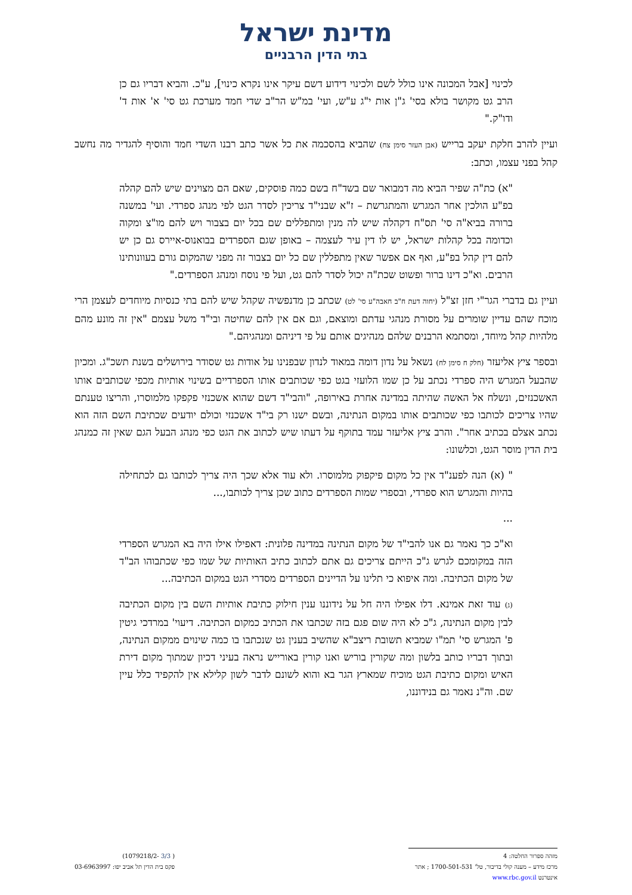מדינת ישראל
בתי הדין הרבניים
לכינוי [אבל המכונה אינו כולל לשם ולכינוי דידוע דשם עיקר אינו נקרא כינוי], ע"כ. והביא דבריו גם כן הרב גט מקושר בולא בסי' ג"ן אות י"ג ע"ש, ועי' במ"ש הר"ב שדי חמד מערכת גט סי' א' אות ד' ודו"ק."
ועיין להרב חלקת יעקב ברייש (אבן העזר סימן צח) שהביא בהסכמה את כל אשר כתב רבנו השדי חמד והוסיף להגדיר מה נחשב קהל בפני עצמו, וכתב:
"א) כת"ה שפיר הביא מה דמבואר שם בשד"ח בשם כמה פוסקים, שאם הם מצוינים שיש להם קהלה בפ"ע הולכין אחר המגרש והמתגרשת – ז"א שבני"ד צריכין לסדר הגט לפי מנהג ספרדי. ועי' במשנה ברורה בביא"ה סי' תס"ח דקהלה שיש לה מנין ומתפללים שם בכל יום בצבור ויש להם מו"צ ומקוה וכדומה בכל קהלות ישראל, יש לו דין עיר לעצמה – באופן שגם הספרדים בבואנוס-איירס גם כן יש להם דין קהל בפ"ע, ואף אם אפשר שאין מתפללין שם כל יום בצבור זה מפני שהמקום גורם בעוונותינו הרבים. וא"כ דינו ברור ופשוט שכת"ה יכול לסדר להם גט, ועל פי נוסח ומנהג הספרדים."
ועיין גם בדברי הגר"י חזן זצ"ל (יחוה דעת ח"ב חאבה"ע סי' לט) שכתב כן מדנפשיה שקהל שיש להם בתי כנסיות מיוחדים לעצמן הרי מוכח שהם עדיין שומרים על מסורת מנהגי עדתם ומוצאם, וגם אם אין להם שחיטה ובי"ד משל עצמם "אין זה מונע מהם מלהיות קהל מיוחד, ומסתמא הרבנים שלהם מנהיגים אותם על פי דיניהם ומנהגיהם."
ובספר ציץ אליעזר (חלק ח סימן לח) נשאל על נדון דומה במאוד לנדון שבפנינו על אודות גט שסודר בירושלים בשנת תשכ"ג. ומכיון שהבעל המגרש היה ספרדי נכתב על כן שמו הלועזי בגט כפי שכותבים אותו הספרדיים בשינוי אותיות מכפי שכותבים אותו האשכנזים, ונשלח אל האשה שהיתה במדינה אחרת באירופה, "והבי"ד דשם שהוא אשכנזי פקפקו מלמוסרו, והריצו טענתם שהיו צריכים לכותבו כפי שכותבים אותו במקום הנתינה, ובשם ישנו רק בי"ד אשכנזי וכולם יודעים שכתיבת השם הזה הוא נכתב אצלם בכתיב אחר". והרב ציץ אליעזר עמד בתוקף על דעתו שיש לכתוב את הגט כפי מנהג הבעל הגם שאין זה כמנהג בית הדין מוסר הגט, וכלשונו:
" (א) הנה לפענ"ד אין כל מקום פיקפוק מלמוסרו. ולא עוד אלא שכך היה צריך לכותבו גם לכתחילה בהיות והמגרש הוא ספרדי, ובספרי שמות הספרדים כתוב שכן צריך לכותבו,...
...
וא"כ כך נאמר גם אנו להבי"ד של מקום הנתינה במדינה פלונית: דאפילו אילו היה בא המגרש הספרדי הזה במקומכם לגרש ג"כ הייתם צריכים גם אתם לכתוב כתיב האותיות של שמו כפי שכתבוהו הב"ד של מקום הכתיבה. ומה איפוא כי תלינו על הדיינים הספרדים מסדרי הגט במקום הכתיבה...
(ג) עוד זאת אמינא. דלו אפילו היה חל על נידוננו ענין חילוק כתיבת אותיות השם בין מקום הכתיבה לבין מקום הנתינה, ג"כ לא היה שום פגם בזה שכתבו את הכתיב כמקום הכתיבה. דיעוי' במרדכי גיטין פ' המגרש סי' תמ"ו שמביא תשובת ריצב"א שהשיב בענין גט שנכתבו בו כמה שינוים ממקום הנתינה, ובתוך דבריו כותב בלשון ומה שקורין בוריש ואנו קורין באורייש נראה בעיני דכיון שמתוך מקום דירת האיש ומקום כתיבת הגט מוכיח שמארץ הגר בא והוא לשונם לדבר לשון קלילא אין להקפיד כלל עיין שם. וה"נ נאמר גם בנידוננו,
מזהה ספרור החלטה: 4
מרכז מידע – מענה קולי בדיבור, טל' 1700-501-531 ; אתר אינטרנט www.rbc.gov.il
( 3/3 -1079218/2)
פקס בית הדין תל אביב יפו: 03-6963997